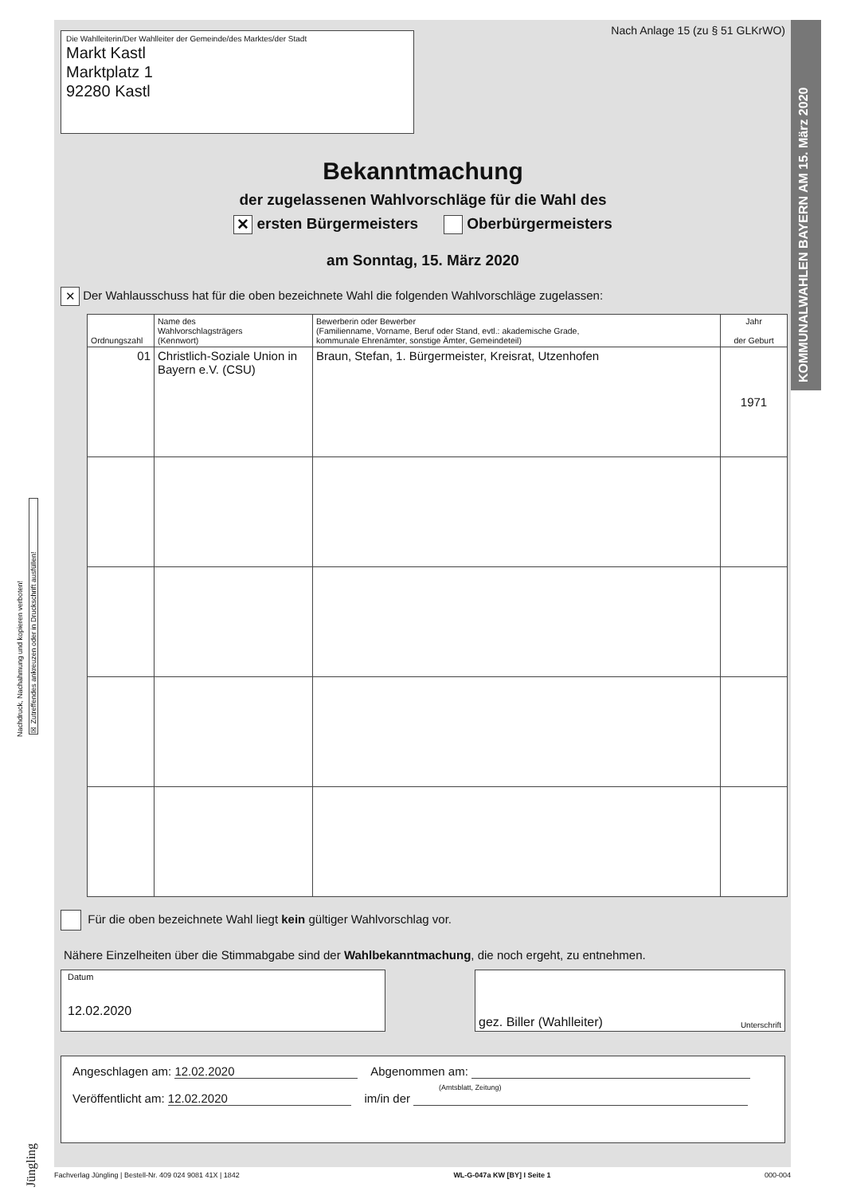KOMMUNALWAHLEN BAYERN AM 15. März 2020
Nachdruck, Nachahmung und kopieren verboten!
☒ Zutreffendes ankreuzen oder in Druckschrift ausfüllen!
Jüngling
Die Wahlleiterin/Der Wahlleiter der Gemeinde/des Marktes/der Stadt
Markt Kastl
Marktplatz 1
92280 Kastl
Nach Anlage 15 (zu § 51 GLKrWO)
Bekanntmachung
der zugelassenen Wahlvorschläge für die Wahl des
✕ ersten Bürgermeisters Oberbürgermeisters
am Sonntag, 15. März 2020
✕ Der Wahlausschuss hat für die oben bezeichnete Wahl die folgenden Wahlvorschläge zugelassen:
| Ordnungszahl | Name des Wahlvorschlagsträgers (Kennwort) | Bewerberin oder Bewerber (Familienname, Vorname, Beruf oder Stand, evtl.: akademische Grade, kommunale Ehrenämter, sonstige Ämter, Gemeindeteil) | Jahr der Geburt |
| --- | --- | --- | --- |
| 01 | Christlich-Soziale Union in Bayern e.V. (CSU) | Braun, Stefan, 1. Bürgermeister, Kreisrat, Utzenhofen | 1971 |
Für die oben bezeichnete Wahl liegt kein gültiger Wahlvorschlag vor.
Nähere Einzelheiten über die Stimmabgabe sind der Wahlbekanntmachung, die noch ergeht, zu entnehmen.
Datum
12.02.2020
gez. Biller (Wahlleiter) Unterschrift
Angeschlagen am: 12.02.2020 Abgenommen am:
(Amtsblatt, Zeitung)
Veröffentlicht am: 12.02.2020 im/in der
Fachverlag Jüngling | Bestell-Nr. 409 024 9081 41X | 1842 WL-G-047a KW [BY] I Seite 1 000-004